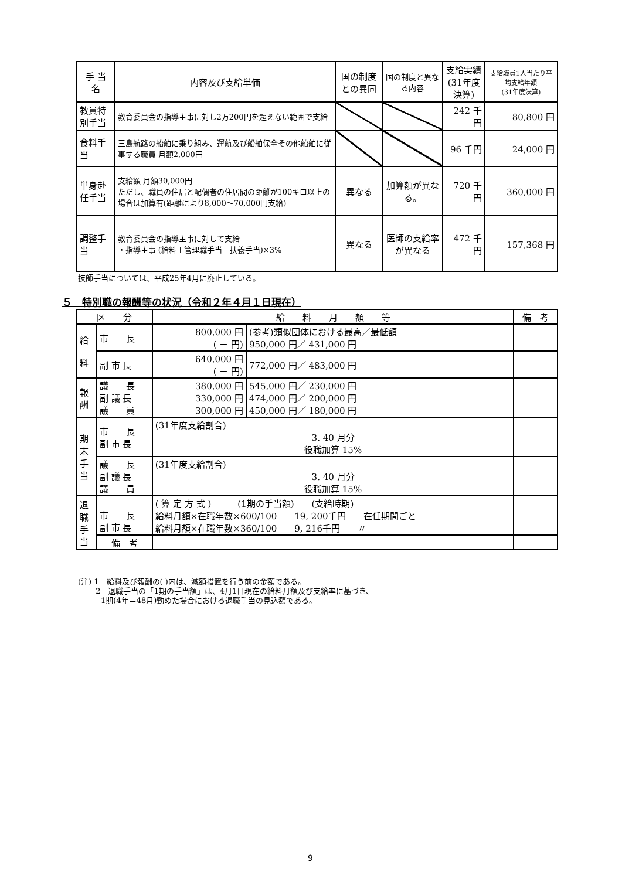| 手 当 名 | 内容及び支給単価 | 国の制度との異同 | 国の制度と異なる内容 | 支給実績 (31年度決算) | 支給職員1人当たり平均支給年額 (31年度決算) |
| --- | --- | --- | --- | --- | --- |
| 教員特別手当 | 教育委員会の指導主事に対し2万200円を超えない範囲で支給 | | | 242 千円 | 80,800 円 |
| 食料手当 | 三島航路の船舶に乗り組み、運航及び船舶保全その他船舶に従事する職員 月額2,000円 | | | 96 千円 | 24,000 円 |
| 単身赴任手当 | 支給額 月額30,000円 ただし、職員の住居と配偶者の住居間の距離が100キロ以上の場合は加算有(距離により8,000～70,000円支給) | 異なる | 加算額が異なる。 | 720 千円 | 360,000 円 |
| 調整手当 | 教育委員会の指導主事に対して支給 ・指導主事 (給料＋管理職手当＋扶養手当)×3% | 異なる | 医師の支給率が異なる | 472 千円 | 157,368 円 |
技師手当については、平成25年4月に廃止している。
５　特別職の報酬等の状況（令和２年４月１日現在）
| 区 分 | | 給 料 月 額 等 | | 備 考 |
| --- | --- | --- | --- | --- |
| 給 料 | 市 長 | 800,000 円 ( － 円) | (参考)類似団体における最高／最低額 950,000 円／ 431,000 円 | |
| | 副 市 長 | 640,000 円 ( － 円) | 772,000 円／ 483,000 円 | |
| 報 酬 | 議 長 副 議 長 議 員 | 380,000 円 330,000 円 300,000 円 | 545,000 円／ 230,000 円 474,000 円／ 200,000 円 450,000 円／ 180,000 円 | |
| 期 末 手 当 | 市 長 副 市 長 | (31年度支給割合) 3. 40 月分 役職加算 15% | | |
| | 議 長 副 議 長 議 員 | (31年度支給割合) 3. 40 月分 役職加算 15% | | |
| 退 職 手 当 | 市 長 副 市 長 | ( 算 定 方 式 ) (1期の手当額) (支給時期) 給料月額×在職年数×600/100 19, 200千円 在任期間ごと 給料月額×在職年数×360/100 9, 216千円 〃 | | |
| | 備 考 | | | |
(注) 1　給料及び報酬の( )内は、減額措置を行う前の金額である。
　　 2　退職手当の「1期の手当額」は、4月1日現在の給料月額及び支給率に基づき、
　　　1期(4年＝48月)勤めた場合における退職手当の見込額である。
9